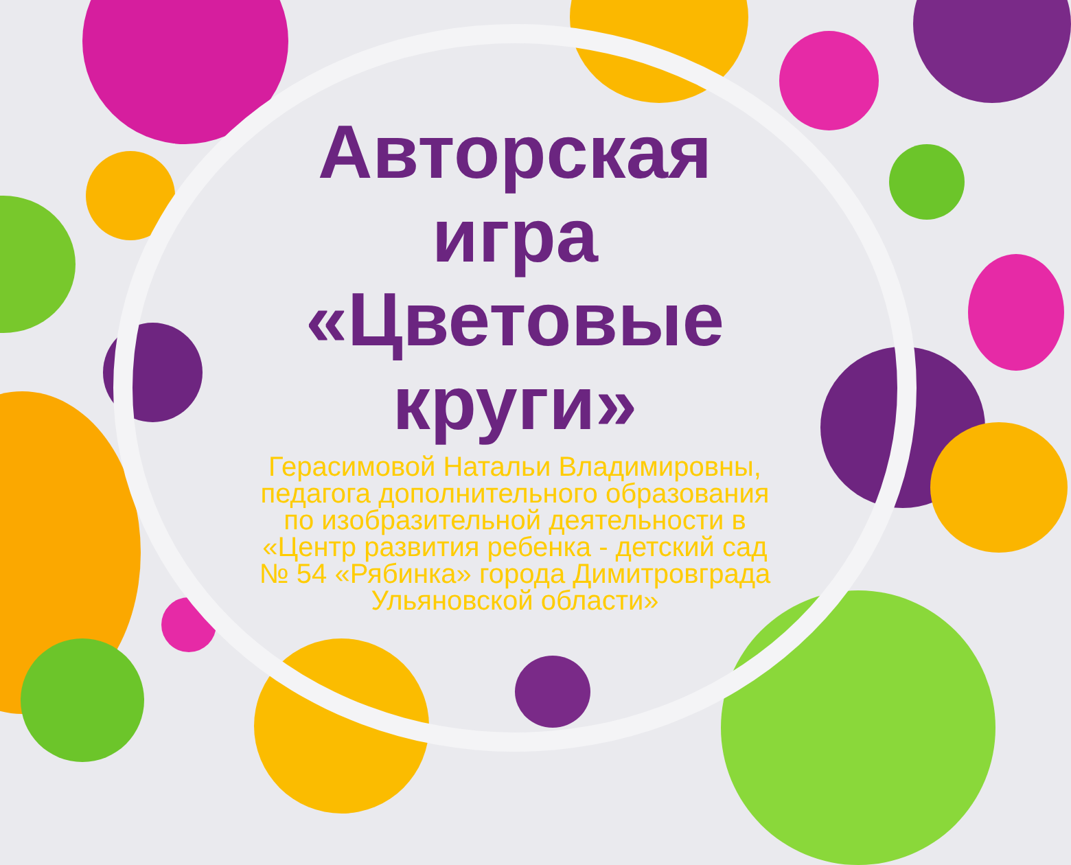Авторская игра «Цветовые круги»
Герасимовой Натальи Владимировны, педагога дополнительного образования по изобразительной деятельности в «Центр развития ребенка - детский сад № 54 «Рябинка» города Димитровграда Ульяновской области»